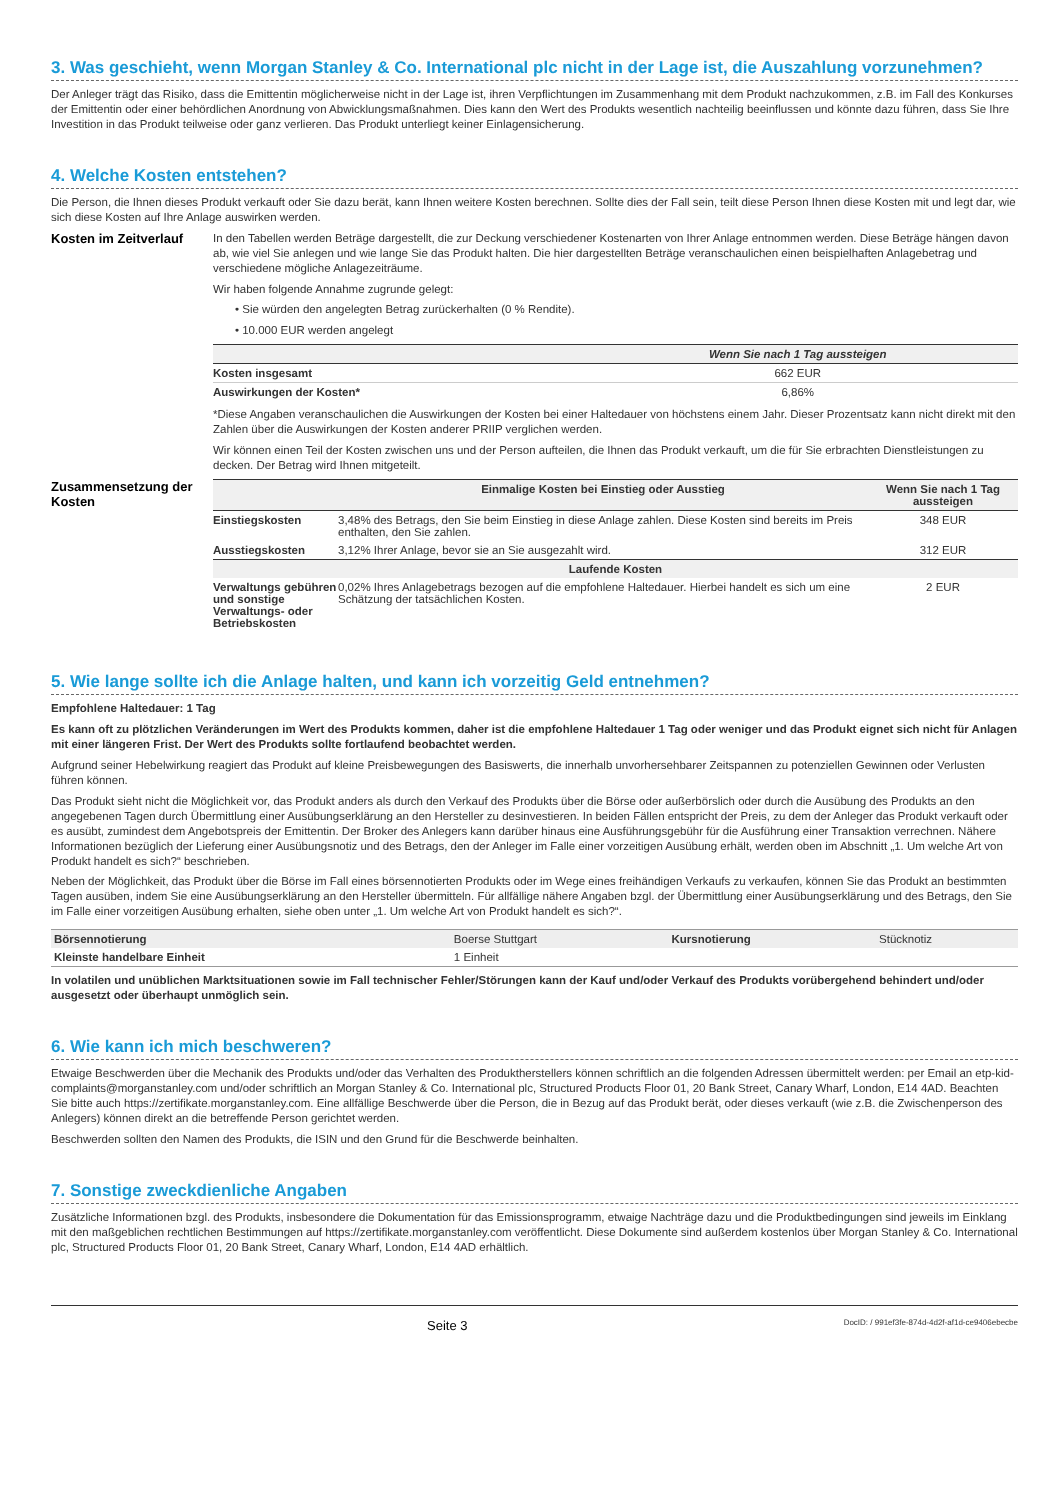3. Was geschieht, wenn Morgan Stanley & Co. International plc nicht in der Lage ist, die Auszahlung vorzunehmen?
Der Anleger trägt das Risiko, dass die Emittentin möglicherweise nicht in der Lage ist, ihren Verpflichtungen im Zusammenhang mit dem Produkt nachzukommen, z.B. im Fall des Konkurses der Emittentin oder einer behördlichen Anordnung von Abwicklungsmaßnahmen. Dies kann den Wert des Produkts wesentlich nachteilig beeinflussen und könnte dazu führen, dass Sie Ihre Investition in das Produkt teilweise oder ganz verlieren. Das Produkt unterliegt keiner Einlagensicherung.
4. Welche Kosten entstehen?
Die Person, die Ihnen dieses Produkt verkauft oder Sie dazu berät, kann Ihnen weitere Kosten berechnen. Sollte dies der Fall sein, teilt diese Person Ihnen diese Kosten mit und legt dar, wie sich diese Kosten auf Ihre Anlage auswirken werden.
Kosten im Zeitverlauf
In den Tabellen werden Beträge dargestellt, die zur Deckung verschiedener Kostenarten von Ihrer Anlage entnommen werden. Diese Beträge hängen davon ab, wie viel Sie anlegen und wie lange Sie das Produkt halten. Die hier dargestellten Beträge veranschaulichen einen beispielhaften Anlagebetrag und verschiedene mögliche Anlagezeiträume.
Wir haben folgende Annahme zugrunde gelegt:
• Sie würden den angelegten Betrag zurückerhalten (0 % Rendite).
• 10.000 EUR werden angelegt
| | Wenn Sie nach 1 Tag aussteigen |
| --- | --- |
| Kosten insgesamt | 662 EUR |
| Auswirkungen der Kosten* | 6,86% |
*Diese Angaben veranschaulichen die Auswirkungen der Kosten bei einer Haltedauer von höchstens einem Jahr. Dieser Prozentsatz kann nicht direkt mit den Zahlen über die Auswirkungen der Kosten anderer PRIIP verglichen werden.
Wir können einen Teil der Kosten zwischen uns und der Person aufteilen, die Ihnen das Produkt verkauft, um die für Sie erbrachten Dienstleistungen zu decken. Der Betrag wird Ihnen mitgeteilt.
Zusammensetzung der Kosten
| | Einmalige Kosten bei Einstieg oder Ausstieg | Wenn Sie nach 1 Tag aussteigen |
| --- | --- | --- |
| Einstiegskosten | 3,48% des Betrags, den Sie beim Einstieg in diese Anlage zahlen. Diese Kosten sind bereits im Preis enthalten, den Sie zahlen. | 348 EUR |
| Ausstiegskosten | 3,12% Ihrer Anlage, bevor sie an Sie ausgezahlt wird. | 312 EUR |
| Laufende Kosten | | |
| Verwaltungs gebühren und sonstige Verwaltungs- oder Betriebskosten | 0,02% Ihres Anlagebetrags bezogen auf die empfohlene Haltedauer. Hierbei handelt es sich um eine Schätzung der tatsächlichen Kosten. | 2 EUR |
5. Wie lange sollte ich die Anlage halten, und kann ich vorzeitig Geld entnehmen?
Empfohlene Haltedauer: 1 Tag
Es kann oft zu plötzlichen Veränderungen im Wert des Produkts kommen, daher ist die empfohlene Haltedauer 1 Tag oder weniger und das Produkt eignet sich nicht für Anlagen mit einer längeren Frist. Der Wert des Produkts sollte fortlaufend beobachtet werden.
Aufgrund seiner Hebelwirkung reagiert das Produkt auf kleine Preisbewegungen des Basiswerts, die innerhalb unvorhersehbarer Zeitspannen zu potenziellen Gewinnen oder Verlusten führen können.
Das Produkt sieht nicht die Möglichkeit vor, das Produkt anders als durch den Verkauf des Produkts über die Börse oder außerbörslich oder durch die Ausübung des Produkts an den angegebenen Tagen durch Übermittlung einer Ausübungserklärung an den Hersteller zu desinvestieren. In beiden Fällen entspricht der Preis, zu dem der Anleger das Produkt verkauft oder es ausübt, zumindest dem Angebotspreis der Emittentin. Der Broker des Anlegers kann darüber hinaus eine Ausführungsgebühr für die Ausführung einer Transaktion verrechnen. Nähere Informationen bezüglich der Lieferung einer Ausübungsnotiz und des Betrags, den der Anleger im Falle einer vorzeitigen Ausübung erhält, werden oben im Abschnitt „1. Um welche Art von Produkt handelt es sich?“ beschrieben.
Neben der Möglichkeit, das Produkt über die Börse im Fall eines börsennotierten Produkts oder im Wege eines freihändigen Verkaufs zu verkaufen, können Sie das Produkt an bestimmten Tagen ausüben, indem Sie eine Ausübungserklärung an den Hersteller übermitteln. Für allfällige nähere Angaben bzgl. der Übermittlung einer Ausübungserklärung und des Betrags, den Sie im Falle einer vorzeitigen Ausübung erhalten, siehe oben unter „1. Um welche Art von Produkt handelt es sich?“.
| Börsennotierung | Boerse Stuttgart | Kursnotierung | Stücknotiz |
| Kleinste handelbare Einheit | 1 Einheit | | |
In volatilen und unüblichen Marktsituationen sowie im Fall technischer Fehler/Störungen kann der Kauf und/oder Verkauf des Produkts vorübergehend behindert und/oder ausgesetzt oder überhaupt unmöglich sein.
6. Wie kann ich mich beschweren?
Etwaige Beschwerden über die Mechanik des Produkts und/oder das Verhalten des Produktherstellers können schriftlich an die folgenden Adressen übermittelt werden: per Email an etp-kid-complaints@morganstanley.com und/oder schriftlich an Morgan Stanley & Co. International plc, Structured Products Floor 01, 20 Bank Street, Canary Wharf, London, E14 4AD. Beachten Sie bitte auch https://zertifikate.morganstanley.com. Eine allfällige Beschwerde über die Person, die in Bezug auf das Produkt berät, oder dieses verkauft (wie z.B. die Zwischenperson des Anlegers) können direkt an die betreffende Person gerichtet werden.
Beschwerden sollten den Namen des Produkts, die ISIN und den Grund für die Beschwerde beinhalten.
7. Sonstige zweckdienliche Angaben
Zusätzliche Informationen bzgl. des Produkts, insbesondere die Dokumentation für das Emissionsprogramm, etwaige Nachträge dazu und die Produktbedingungen sind jeweils im Einklang mit den maßgeblichen rechtlichen Bestimmungen auf https://zertifikate.morganstanley.com veröffentlicht. Diese Dokumente sind außerdem kostenlos über Morgan Stanley & Co. International plc, Structured Products Floor 01, 20 Bank Street, Canary Wharf, London, E14 4AD erhältlich.
Seite 3 DocID: / 991ef3fe-874d-4d2f-af1d-ce9406ebecbe